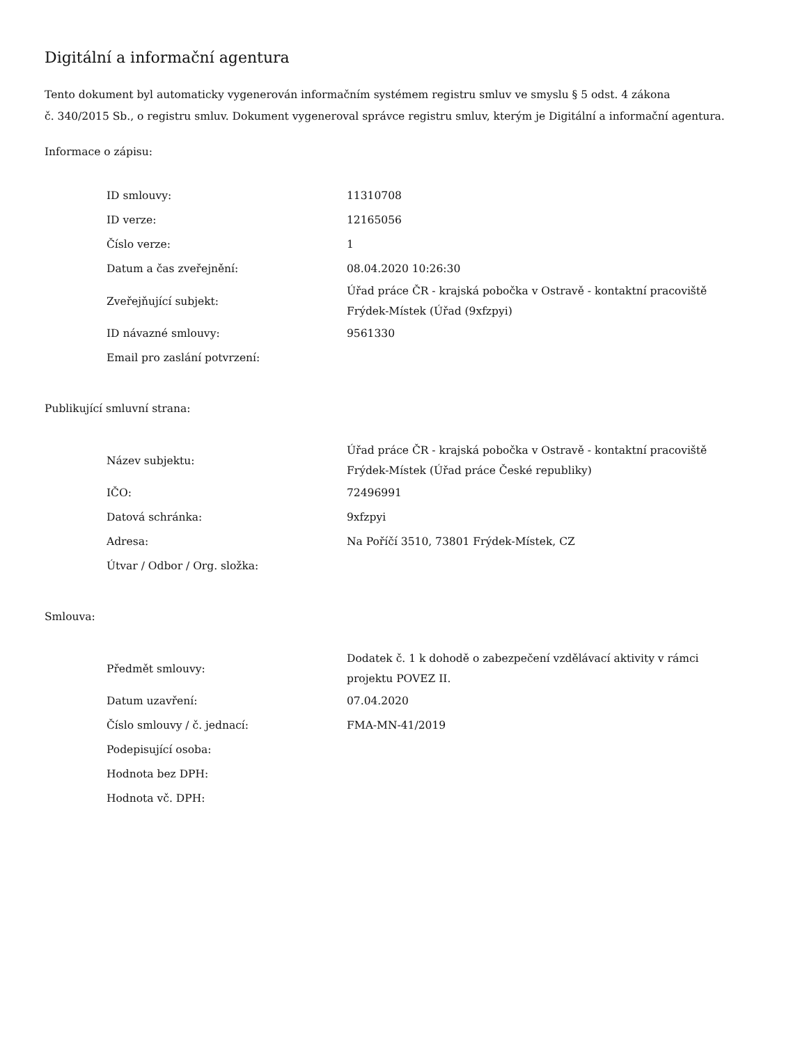Digitální a informační agentura
Tento dokument byl automaticky vygenerován informačním systémem registru smluv ve smyslu § 5 odst. 4 zákona
č. 340/2015 Sb., o registru smluv. Dokument vygeneroval správce registru smluv, kterým je Digitální a informační agentura.
Informace o zápisu:
| ID smlouvy: | 11310708 |
| ID verze: | 12165056 |
| Číslo verze: | 1 |
| Datum a čas zveřejnění: | 08.04.2020 10:26:30 |
| Zveřejňující subjekt: | Úřad práce ČR - krajská pobočka v Ostravě - kontaktní pracoviště Frýdek-Místek (Úřad (9xfzpyi) |
| ID návazné smlouvy: | 9561330 |
| Email pro zaslání potvrzení: | |
Publikující smluvní strana:
| Název subjektu: | Úřad práce ČR - krajská pobočka v Ostravě - kontaktní pracoviště Frýdek-Místek (Úřad práce České republiky) |
| IČO: | 72496991 |
| Datová schránka: | 9xfzpyi |
| Adresa: | Na Poříčí 3510, 73801 Frýdek-Místek, CZ |
| Útvar / Odbor / Org. složka: | |
Smlouva:
| Předmět smlouvy: | Dodatek č. 1 k dohodě o zabezpečení vzdělávací aktivity v rámci projektu POVEZ II. |
| Datum uzavření: | 07.04.2020 |
| Číslo smlouvy / č. jednací: | FMA-MN-41/2019 |
| Podepisující osoba: | |
| Hodnota bez DPH: | |
| Hodnota vč. DPH: | |